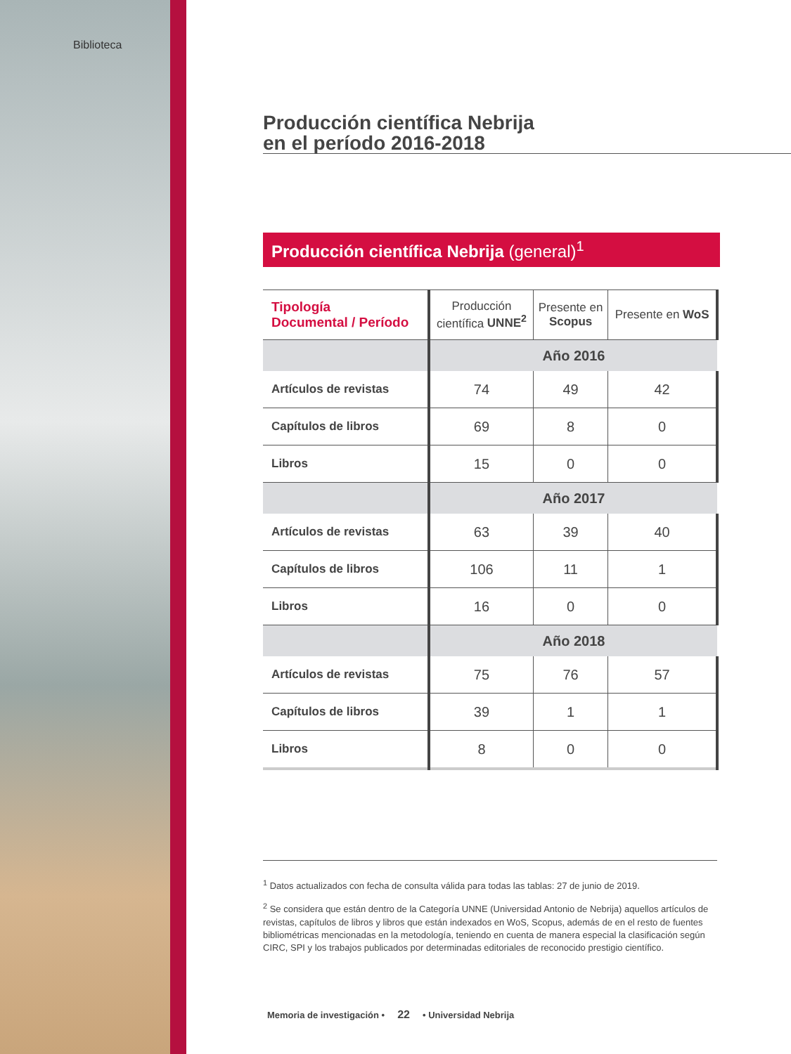Biblioteca
Producción científica Nebrija
en el período 2016-2018
Producción científica Nebrija (general)<sup>1</sup>
| Tipología Documental / Período | Producción científica UNNE<sup>2</sup> | Presente en Scopus | Presente en WoS |
| --- | --- | --- | --- |
| | Año 2016 | | |
| Artículos de revistas | 74 | 49 | 42 |
| Capítulos de libros | 69 | 8 | 0 |
| Libros | 15 | 0 | 0 |
| | Año 2017 | | |
| Artículos de revistas | 63 | 39 | 40 |
| Capítulos de libros | 106 | 11 | 1 |
| Libros | 16 | 0 | 0 |
| | Año 2018 | | |
| Artículos de revistas | 75 | 76 | 57 |
| Capítulos de libros | 39 | 1 | 1 |
| Libros | 8 | 0 | 0 |
<sup>1</sup> Datos actualizados con fecha de consulta válida para todas las tablas: 27 de junio de 2019.
<sup>2</sup> Se considera que están dentro de la Categoría UNNE (Universidad Antonio de Nebrija) aquellos artículos de revistas, capítulos de libros y libros que están indexados en WoS, Scopus, además de en el resto de fuentes bibliométricas mencionadas en la metodología, teniendo en cuenta de manera especial la clasificación según CIRC, SPI y los trabajos publicados por determinadas editoriales de reconocido prestigio científico.
Memoria de investigación • 22 • Universidad Nebrija